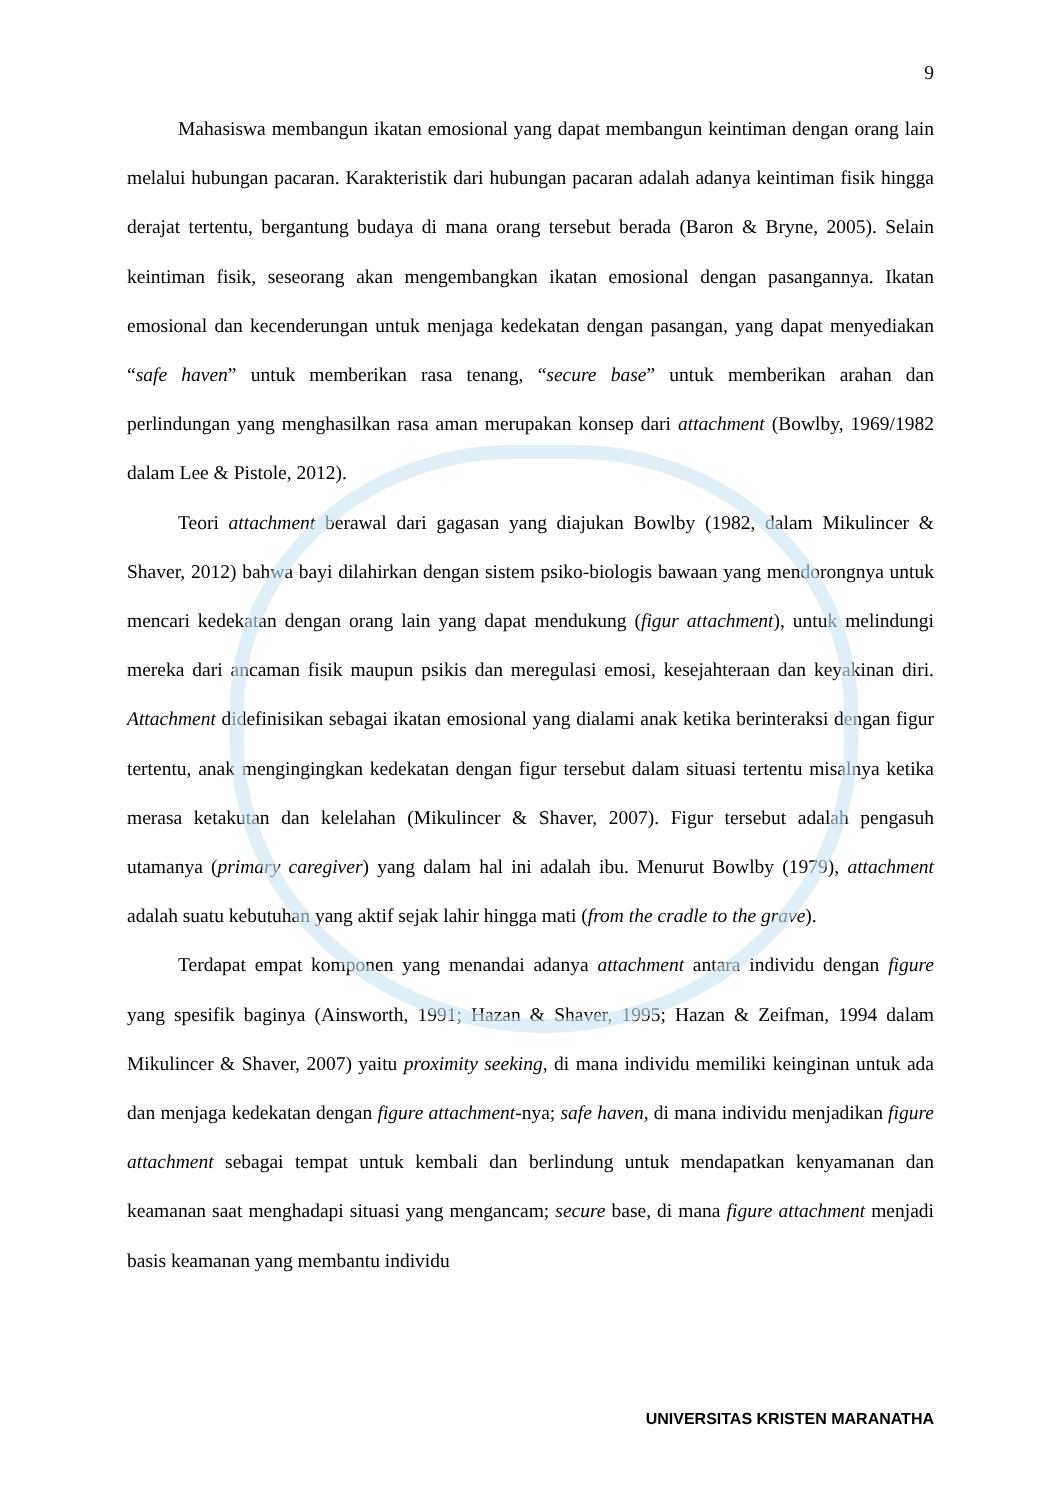9
Mahasiswa membangun ikatan emosional yang dapat membangun keintiman dengan orang lain melalui hubungan pacaran. Karakteristik dari hubungan pacaran adalah adanya keintiman fisik hingga derajat tertentu, bergantung budaya di mana orang tersebut berada (Baron & Bryne, 2005). Selain keintiman fisik, seseorang akan mengembangkan ikatan emosional dengan pasangannya. Ikatan emosional dan kecenderungan untuk menjaga kedekatan dengan pasangan, yang dapat menyediakan “safe haven” untuk memberikan rasa tenang, “secure base” untuk memberikan arahan dan perlindungan yang menghasilkan rasa aman merupakan konsep dari attachment (Bowlby, 1969/1982 dalam Lee & Pistole, 2012).
Teori attachment berawal dari gagasan yang diajukan Bowlby (1982, dalam Mikulincer & Shaver, 2012) bahwa bayi dilahirkan dengan sistem psiko-biologis bawaan yang mendorongnya untuk mencari kedekatan dengan orang lain yang dapat mendukung (figur attachment), untuk melindungi mereka dari ancaman fisik maupun psikis dan meregulasi emosi, kesejahteraan dan keyakinan diri. Attachment didefinisikan sebagai ikatan emosional yang dialami anak ketika berinteraksi dengan figur tertentu, anak mengingingkan kedekatan dengan figur tersebut dalam situasi tertentu misalnya ketika merasa ketakutan dan kelelahan (Mikulincer & Shaver, 2007). Figur tersebut adalah pengasuh utamanya (primary caregiver) yang dalam hal ini adalah ibu. Menurut Bowlby (1979), attachment adalah suatu kebutuhan yang aktif sejak lahir hingga mati (from the cradle to the grave).
Terdapat empat komponen yang menandai adanya attachment antara individu dengan figure yang spesifik baginya (Ainsworth, 1991; Hazan & Shaver, 1995; Hazan & Zeifman, 1994 dalam Mikulincer & Shaver, 2007) yaitu proximity seeking, di mana individu memiliki keinginan untuk ada dan menjaga kedekatan dengan figure attachment-nya; safe haven, di mana individu menjadikan figure attachment sebagai tempat untuk kembali dan berlindung untuk mendapatkan kenyamanan dan keamanan saat menghadapi situasi yang mengancam; secure base, di mana figure attachment menjadi basis keamanan yang membantu individu
UNIVERSITAS KRISTEN MARANATHA